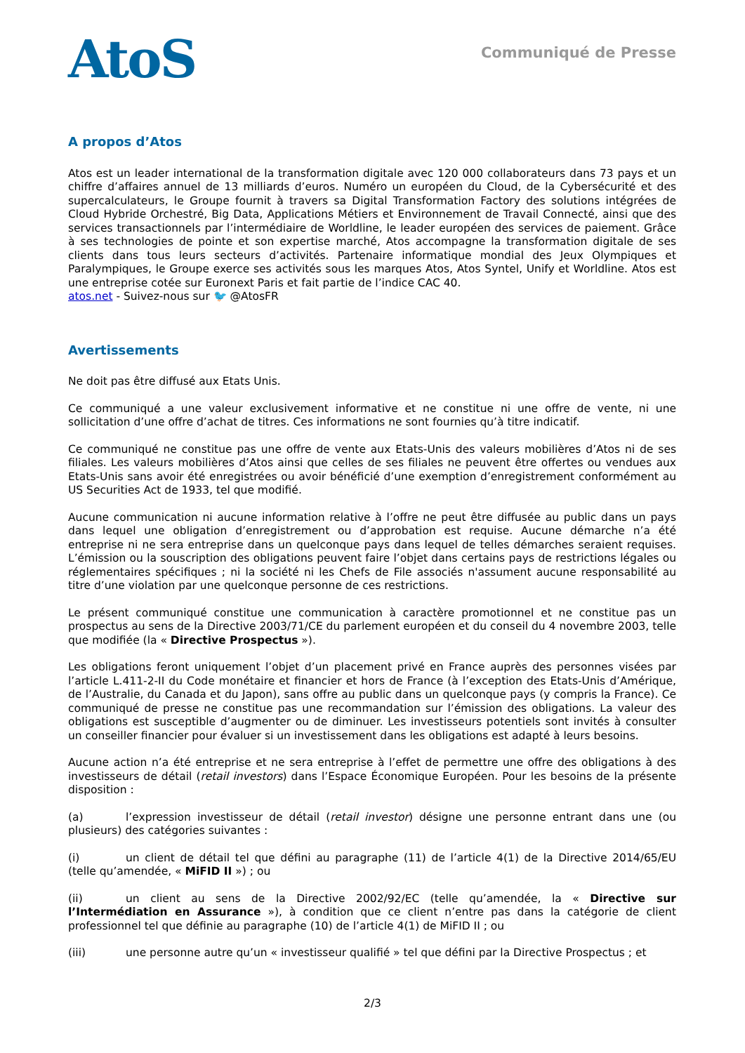AtoS
Communiqué de Presse
A propos d’Atos
Atos est un leader international de la transformation digitale avec 120 000 collaborateurs dans 73 pays et un chiffre d’affaires annuel de 13 milliards d’euros. Numéro un européen du Cloud, de la Cybersécurité et des supercalculateurs, le Groupe fournit à travers sa Digital Transformation Factory des solutions intégrées de Cloud Hybride Orchestré, Big Data, Applications Métiers et Environnement de Travail Connecté, ainsi que des services transactionnels par l’intermédiaire de Worldline, le leader européen des services de paiement. Grâce à ses technologies de pointe et son expertise marché, Atos accompagne la transformation digitale de ses clients dans tous leurs secteurs d’activités. Partenaire informatique mondial des Jeux Olympiques et Paralympiques, le Groupe exerce ses activités sous les marques Atos, Atos Syntel, Unify et Worldline. Atos est une entreprise cotée sur Euronext Paris et fait partie de l’indice CAC 40.
atos.net - Suivez-nous sur 🐦 @AtosFR
Avertissements
Ne doit pas être diffusé aux Etats Unis.
Ce communiqué a une valeur exclusivement informative et ne constitue ni une offre de vente, ni une sollicitation d’une offre d’achat de titres. Ces informations ne sont fournies qu’à titre indicatif.
Ce communiqué ne constitue pas une offre de vente aux Etats-Unis des valeurs mobilières d’Atos ni de ses filiales. Les valeurs mobilières d’Atos ainsi que celles de ses filiales ne peuvent être offertes ou vendues aux Etats-Unis sans avoir été enregistrées ou avoir bénéficié d’une exemption d’enregistrement conformément au US Securities Act de 1933, tel que modifié.
Aucune communication ni aucune information relative à l’offre ne peut être diffusée au public dans un pays dans lequel une obligation d’enregistrement ou d’approbation est requise. Aucune démarche n’a été entreprise ni ne sera entreprise dans un quelconque pays dans lequel de telles démarches seraient requises. L’émission ou la souscription des obligations peuvent faire l’objet dans certains pays de restrictions légales ou réglementaires spécifiques ; ni la société ni les Chefs de File associés n'assument aucune responsabilité au titre d’une violation par une quelconque personne de ces restrictions.
Le présent communiqué constitue une communication à caractère promotionnel et ne constitue pas un prospectus au sens de la Directive 2003/71/CE du parlement européen et du conseil du 4 novembre 2003, telle que modifiée (la « Directive Prospectus »).
Les obligations feront uniquement l’objet d’un placement privé en France auprès des personnes visées par l’article L.411-2-II du Code monétaire et financier et hors de France (à l’exception des Etats-Unis d’Amérique, de l’Australie, du Canada et du Japon), sans offre au public dans un quelconque pays (y compris la France). Ce communiqué de presse ne constitue pas une recommandation sur l’émission des obligations. La valeur des obligations est susceptible d’augmenter ou de diminuer. Les investisseurs potentiels sont invités à consulter un conseiller financier pour évaluer si un investissement dans les obligations est adapté à leurs besoins.
Aucune action n’a été entreprise et ne sera entreprise à l’effet de permettre une offre des obligations à des investisseurs de détail (retail investors) dans l’Espace Économique Européen. Pour les besoins de la présente disposition :
(a) l’expression investisseur de détail (retail investor) désigne une personne entrant dans une (ou plusieurs) des catégories suivantes :
(i) un client de détail tel que défini au paragraphe (11) de l’article 4(1) de la Directive 2014/65/EU (telle qu’amendée, « MiFID II ») ; ou
(ii) un client au sens de la Directive 2002/92/EC (telle qu’amendée, la « Directive sur l’Intermédiation en Assurance »), à condition que ce client n’entre pas dans la catégorie de client professionnel tel que définie au paragraphe (10) de l’article 4(1) de MiFID II ; ou
(iii) une personne autre qu’un « investisseur qualifié » tel que défini par la Directive Prospectus ; et
2/3